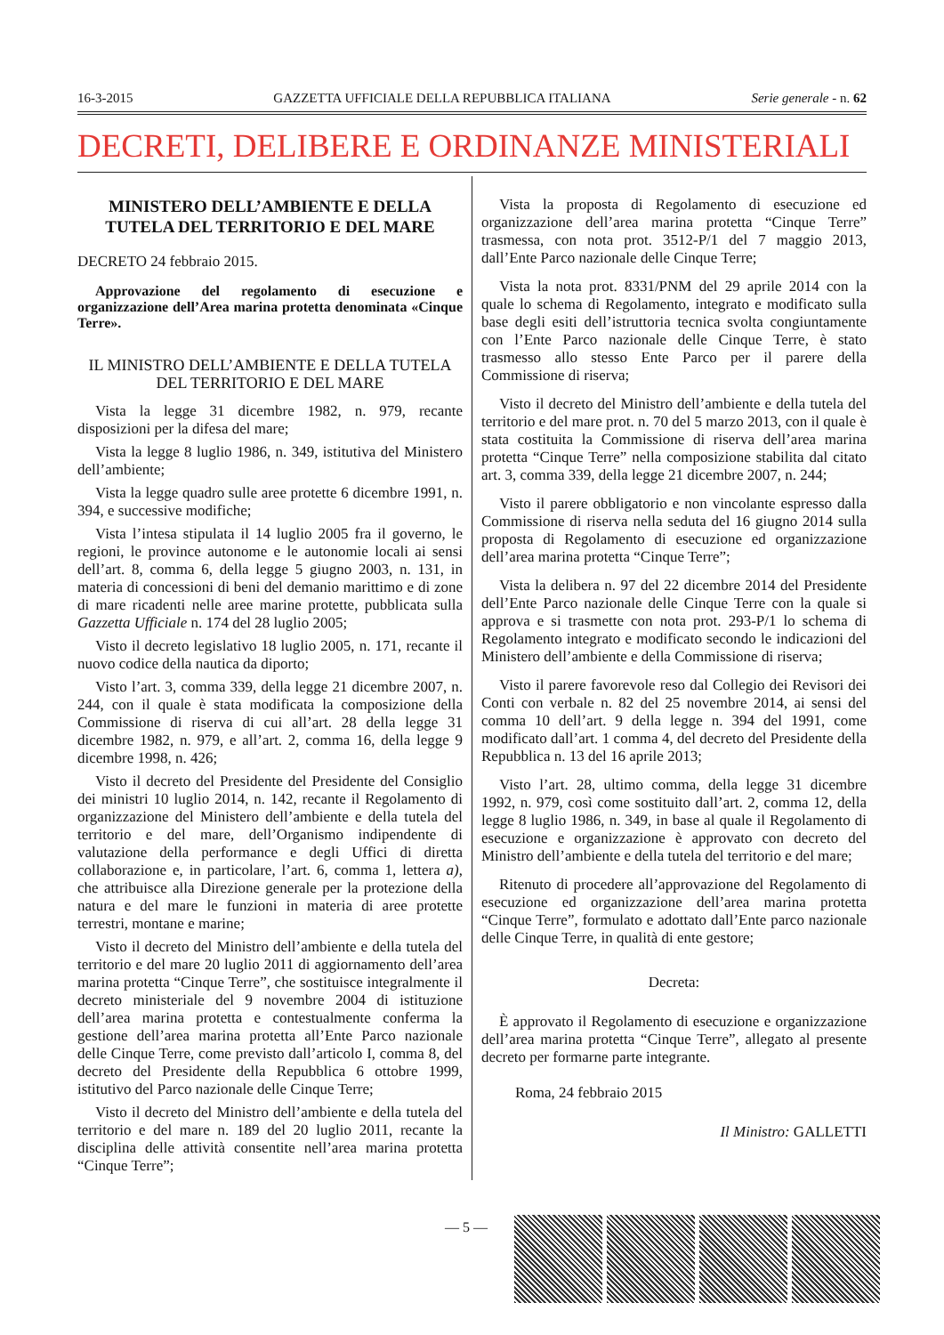16-3-2015 GAZZETTA UFFICIALE DELLA REPUBBLICA ITALIANA Serie generale - n. 62
DECRETI, DELIBERE E ORDINANZE MINISTERIALI
MINISTERO DELL’AMBIENTE E DELLA TUTELA DEL TERRITORIO E DEL MARE
DECRETO 24 febbraio 2015.
Approvazione del regolamento di esecuzione e organizzazione dell’Area marina protetta denominata «Cinque Terre».
IL MINISTRO DELL’AMBIENTE E DELLA TUTELA DEL TERRITORIO E DEL MARE
Vista la legge 31 dicembre 1982, n. 979, recante disposizioni per la difesa del mare;
Vista la legge 8 luglio 1986, n. 349, istitutiva del Ministero dell’ambiente;
Vista la legge quadro sulle aree protette 6 dicembre 1991, n. 394, e successive modifiche;
Vista l’intesa stipulata il 14 luglio 2005 fra il governo, le regioni, le province autonome e le autonomie locali ai sensi dell’art. 8, comma 6, della legge 5 giugno 2003, n. 131, in materia di concessioni di beni del demanio marittimo e di zone di mare ricadenti nelle aree marine protette, pubblicata sulla Gazzetta Ufficiale n. 174 del 28 luglio 2005;
Visto il decreto legislativo 18 luglio 2005, n. 171, recante il nuovo codice della nautica da diporto;
Visto l’art. 3, comma 339, della legge 21 dicembre 2007, n. 244, con il quale è stata modificata la composizione della Commissione di riserva di cui all’art. 28 della legge 31 dicembre 1982, n. 979, e all’art. 2, comma 16, della legge 9 dicembre 1998, n. 426;
Visto il decreto del Presidente del Presidente del Consiglio dei ministri 10 luglio 2014, n. 142, recante il Regolamento di organizzazione del Ministero dell’ambiente e della tutela del territorio e del mare, dell’Organismo indipendente di valutazione della performance e degli Uffici di diretta collaborazione e, in particolare, l’art. 6, comma 1, lettera a), che attribuisce alla Direzione generale per la protezione della natura e del mare le funzioni in materia di aree protette terrestri, montane e marine;
Visto il decreto del Ministro dell’ambiente e della tutela del territorio e del mare 20 luglio 2011 di aggiornamento dell’area marina protetta “Cinque Terre”, che sostituisce integralmente il decreto ministeriale del 9 novembre 2004 di istituzione dell’area marina protetta e contestualmente conferma la gestione dell’area marina protetta all’Ente Parco nazionale delle Cinque Terre, come previsto dall’articolo I, comma 8, del decreto del Presidente della Repubblica 6 ottobre 1999, istitutivo del Parco nazionale delle Cinque Terre;
Visto il decreto del Ministro dell’ambiente e della tutela del territorio e del mare n. 189 del 20 luglio 2011, recante la disciplina delle attività consentite nell’area marina protetta “Cinque Terre”;
Vista la proposta di Regolamento di esecuzione ed organizzazione dell’area marina protetta “Cinque Terre” trasmessa, con nota prot. 3512-P/1 del 7 maggio 2013, dall’Ente Parco nazionale delle Cinque Terre;
Vista la nota prot. 8331/PNM del 29 aprile 2014 con la quale lo schema di Regolamento, integrato e modificato sulla base degli esiti dell’istruttoria tecnica svolta congiuntamente con l’Ente Parco nazionale delle Cinque Terre, è stato trasmesso allo stesso Ente Parco per il parere della Commissione di riserva;
Visto il decreto del Ministro dell’ambiente e della tutela del territorio e del mare prot. n. 70 del 5 marzo 2013, con il quale è stata costituita la Commissione di riserva dell’area marina protetta “Cinque Terre” nella composizione stabilita dal citato art. 3, comma 339, della legge 21 dicembre 2007, n. 244;
Visto il parere obbligatorio e non vincolante espresso dalla Commissione di riserva nella seduta del 16 giugno 2014 sulla proposta di Regolamento di esecuzione ed organizzazione dell’area marina protetta “Cinque Terre”;
Vista la delibera n. 97 del 22 dicembre 2014 del Presidente dell’Ente Parco nazionale delle Cinque Terre con la quale si approva e si trasmette con nota prot. 293-P/1 lo schema di Regolamento integrato e modificato secondo le indicazioni del Ministero dell’ambiente e della Commissione di riserva;
Visto il parere favorevole reso dal Collegio dei Revisori dei Conti con verbale n. 82 del 25 novembre 2014, ai sensi del comma 10 dell’art. 9 della legge n. 394 del 1991, come modificato dall’art. 1 comma 4, del decreto del Presidente della Repubblica n. 13 del 16 aprile 2013;
Visto l’art. 28, ultimo comma, della legge 31 dicembre 1992, n. 979, così come sostituito dall’art. 2, comma 12, della legge 8 luglio 1986, n. 349, in base al quale il Regolamento di esecuzione e organizzazione è approvato con decreto del Ministro dell’ambiente e della tutela del territorio e del mare;
Ritenuto di procedere all’approvazione del Regolamento di esecuzione ed organizzazione dell’area marina protetta “Cinque Terre”, formulato e adottato dall’Ente parco nazionale delle Cinque Terre, in qualità di ente gestore;
Decreta:
È approvato il Regolamento di esecuzione e organizzazione dell’area marina protetta “Cinque Terre”, allegato al presente decreto per formarne parte integrante.
Roma, 24 febbraio 2015
Il Ministro: GALLETTI
— 5 —